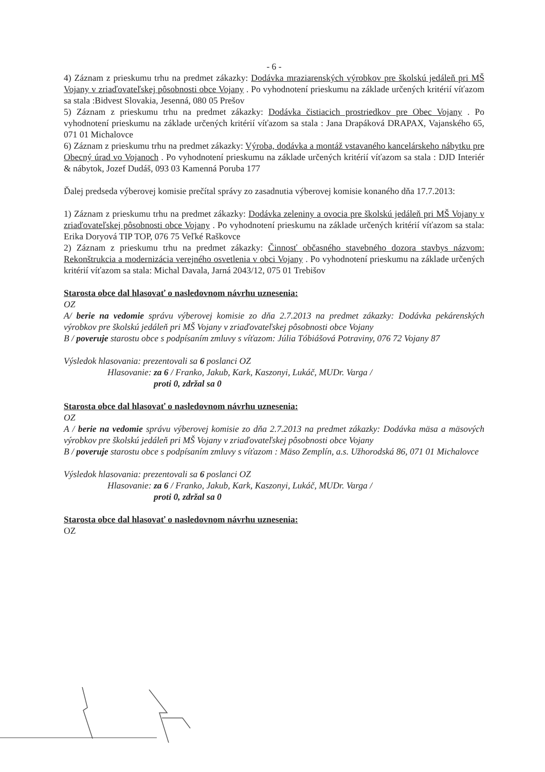- 6 -
4) Záznam z prieskumu trhu na predmet zákazky: Dodávka mraziarenských výrobkov pre školskú jedáleň pri MŠ Vojany v zriaďovateľskej pôsobnosti obce Vojany . Po vyhodnotení prieskumu na základe určených kritérií víťazom sa stala :Bidvest Slovakia, Jesenná, 080 05 Prešov
5) Záznam z prieskumu trhu na predmet zákazky: Dodávka čistiacich prostriedkov pre Obec Vojany . Po vyhodnotení prieskumu na základe určených kritérií víťazom sa stala : Jana Drapáková DRAPAX, Vajanského 65, 071 01 Michalovce
6) Záznam z prieskumu trhu na predmet zákazky: Výroba, dodávka a montáž vstavaného kancelárskeho nábytku pre Obecný úrad vo Vojanoch . Po vyhodnotení prieskumu na základe určených kritérií víťazom sa stala : DJD Interiér & nábytok, Jozef Dudáš, 093 03 Kamenná Poruba 177
Ďalej predseda výberovej komisie prečítal správy zo zasadnutia výberovej komisie konaného dňa 17.7.2013:
1) Záznam z prieskumu trhu na predmet zákazky: Dodávka zeleniny a ovocia pre školskú jedáleň pri MŠ Vojany v zriaďovateľskej pôsobnosti obce Vojany . Po vyhodnotení prieskumu na základe určených kritérií víťazom sa stala: Erika Doryová TIP TOP, 076 75 Veľké Raškovce
2) Záznam z prieskumu trhu na predmet zákazky: Činnosť občasného stavebného dozora stavbys názvom: Rekonštrukcia a modernizácia verejného osvetlenia v obci Vojany . Po vyhodnotení prieskumu na základe určených kritérií víťazom sa stala: Michal Davala, Jarná 2043/12, 075 01 Trebišov
Starosta obce dal hlasovať o nasledovnom návrhu uznesenia:
OZ
A/ berie na vedomie správu výberovej komisie zo dňa 2.7.2013 na predmet zákazky: Dodávka pekárenských výrobkov pre školskú jedáleň pri MŠ Vojany v zriaďovateľskej pôsobnosti obce Vojany
B / poveruje starostu obce s podpísaním zmluvy s víťazom: Júlia Tóbiášová Potraviny, 076 72 Vojany 87
Výsledok hlasovania: prezentovali sa 6 poslanci OZ
Hlasovanie: za 6 / Franko, Jakub, Kark, Kaszonyi, Lukáč, MUDr. Varga /
proti 0, zdržal sa 0
Starosta obce dal hlasovať o nasledovnom návrhu uznesenia:
OZ
A / berie na vedomie správu výberovej komisie zo dňa 2.7.2013 na predmet zákazky: Dodávka mäsa a mäsových výrobkov pre školskú jedáleň pri MŠ Vojany v zriaďovateľskej pôsobnosti obce Vojany
B / poveruje starostu obce s podpísaním zmluvy s víťazom : Mäso Zemplín, a.s. Užhorodská 86, 071 01 Michalovce
Výsledok hlasovania: prezentovali sa 6 poslanci OZ
Hlasovanie: za 6 / Franko, Jakub, Kark, Kaszonyi, Lukáč, MUDr. Varga /
proti 0, zdržal sa 0
Starosta obce dal hlasovať o nasledovnom návrhu uznesenia:
OZ